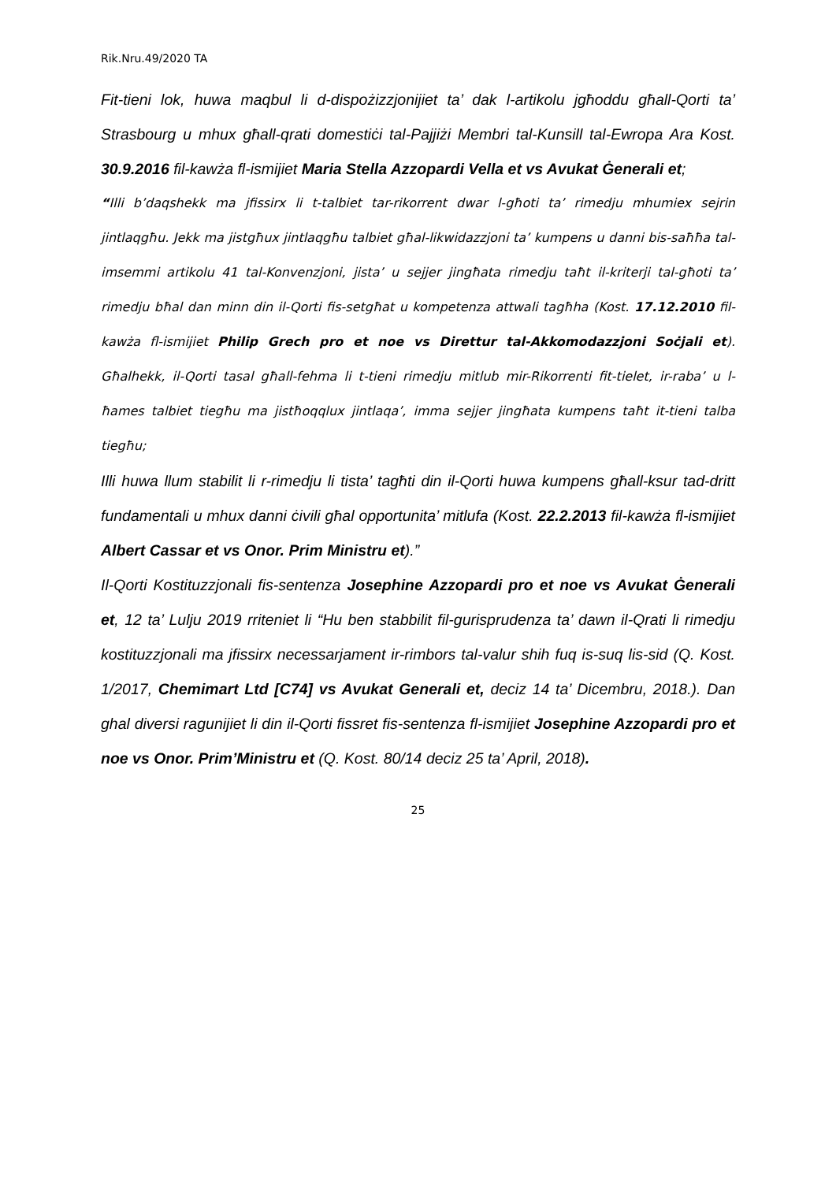Rik.Nru.49/2020 TA
Fit-tieni lok, huwa maqbul li d-dispożizzjonijiet ta’ dak l-artikolu jgħoddu għall-Qorti ta’ Strasbourg u mhux għall-qrati domestiċi tal-Pajjiżi Membri tal-Kunsill tal-Ewropa Ara Kost. 30.9.2016 fil-kawża fl-ismijiet Maria Stella Azzopardi Vella et vs Avukat Ġenerali et;
“Illi b’daqshekk ma jfissirx li t-talbiet tar-rikorrent dwar l-għoti ta’ rimedju mhumiex sejrin jintlaqgħu. Jekk ma jistgħux jintlaqgħu talbiet għal-likwidazzjoni ta’ kumpens u danni bis-saħħa tal-imsemmi artikolu 41 tal-Konvenzjoni, jista’ u sejjer jingħata rimedju taħt il-kriterji tal-għoti ta’ rimedju bħal dan minn din il-Qorti fis-setgħat u kompetenza attwali tagħha (Kost. 17.12.2010 fil-kawża fl-ismijiet Philip Grech pro et noe vs Direttur tal-Akkomodazzjoni Soċjali et). Għalhekk, il-Qorti tasal għall-fehma li t-tieni rimedju mitlub mir-Rikorrenti fit-tielet, ir-raba’ u l-ħames talbiet tiegħu ma jistħoqqlux jintlaqa’, imma sejjer jingħata kumpens taħt it-tieni talba tiegħu;
Illi huwa llum stabilit li r-rimedju li tista’ tagħti din il-Qorti huwa kumpens għall-ksur tad-dritt fundamentali u mhux danni ċivili għal opportunita’ mitlufa (Kost. 22.2.2013 fil-kawża fl-ismijiet Albert Cassar et vs Onor. Prim Ministru et).”
Il-Qorti Kostituzzjonali fis-sentenza Josephine Azzopardi pro et noe vs Avukat Ġenerali et, 12 ta’ Lulju 2019 rriteniet li “Hu ben stabbilit fil-gurisprudenza ta’ dawn il-Qrati li rimedju kostituzzjonali ma jfissirx necessarjament ir-rimbors tal-valur shih fuq is-suq lis-sid (Q. Kost. 1/2017, Chemimart Ltd [C74] vs Avukat Generali et, deciz 14 ta’ Dicembru, 2018.). Dan ghal diversi ragunijiet li din il-Qorti fissret fis-sentenza fl-ismijiet Josephine Azzopardi pro et noe vs Onor. Prim’Ministru et (Q. Kost. 80/14 deciz 25 ta’ April, 2018).
25